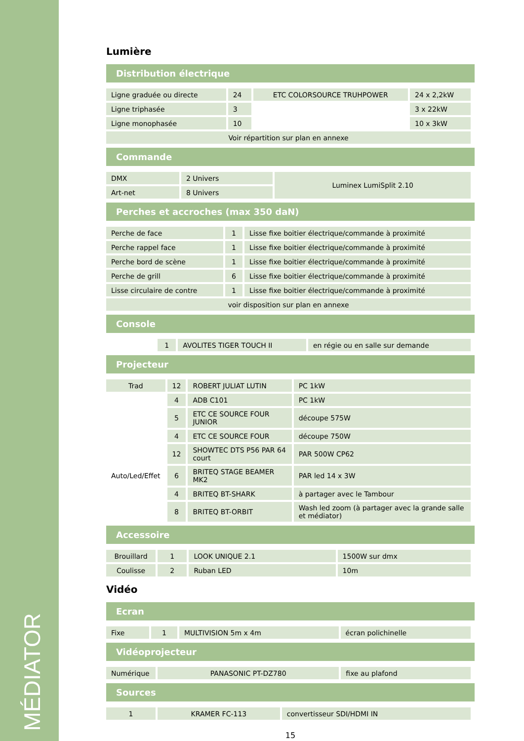MÉDIATOR
Lumière
Distribution électrique
| Ligne graduée ou directe | 24 | ETC COLORSOURCE TRUHPOWER | 24 x 2,2kW |
| Ligne triphasée | 3 | | 3 x 22kW |
| Ligne monophasée | 10 | | 10 x 3kW |
| Voir répartition sur plan en annexe | | | |
Commande
| DMX | 2 Univers | Luminex LumiSplit 2.10 |
| Art-net | 8 Univers | |
Perches et accroches (max 350 daN)
| Perche de face | 1 | Lisse fixe boitier électrique/commande à proximité |
| Perche rappel face | 1 | Lisse fixe boitier électrique/commande à proximité |
| Perche bord de scène | 1 | Lisse fixe boitier électrique/commande à proximité |
| Perche de grill | 6 | Lisse fixe boitier électrique/commande à proximité |
| Lisse circulaire de contre | 1 | Lisse fixe boitier électrique/commande à proximité |
| voir disposition sur plan en annexe | | |
Console
| | 1 | AVOLITES TIGER TOUCH II | en régie ou en salle sur demande |
Projecteur
| Trad | 12 | ROBERT JULIAT LUTIN | PC 1kW |
| | 4 | ADB C101 | PC 1kW |
| | 5 | ETC CE SOURCE FOUR JUNIOR | découpe 575W |
| | 4 | ETC CE SOURCE FOUR | découpe 750W |
| | 12 | SHOWTEC DTS P56 PAR 64 court | PAR 500W CP62 |
| Auto/Led/Effet | 6 | BRITEQ STAGE BEAMER MK2 | PAR led 14 x 3W |
| | 4 | BRITEQ BT-SHARK | à partager avec le Tambour |
| | 8 | BRITEQ BT-ORBIT | Wash led zoom (à partager avec la grande salle et médiator) |
Accessoire
| Brouillard | 1 | LOOK UNIQUE 2.1 | 1500W sur dmx |
| Coulisse | 2 | Ruban LED | 10m |
Vidéo
Ecran
| Fixe | 1 | MULTIVISION 5m x 4m | écran polichinelle |
Vidéoprojecteur
| Numérique | PANASONIC PT-DZ780 | fixe au plafond |
Sources
| 1 | KRAMER FC-113 | convertisseur SDI/HDMI IN |
15